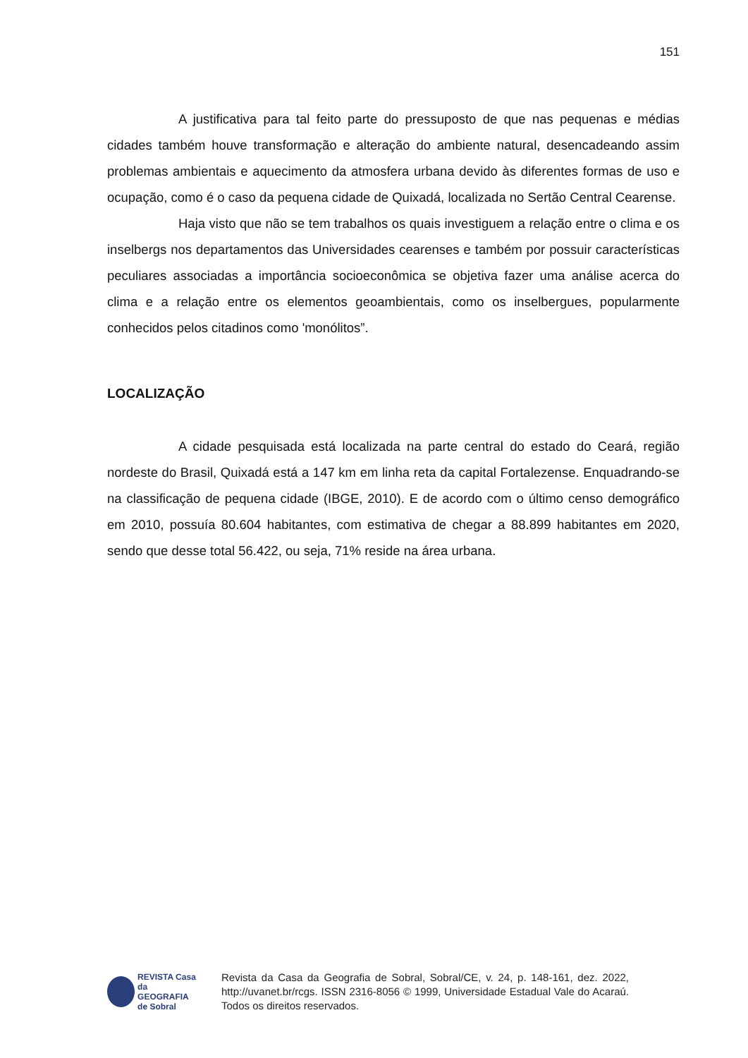151
A justificativa para tal feito parte do pressuposto de que nas pequenas e médias cidades também houve transformação e alteração do ambiente natural, desencadeando assim problemas ambientais e aquecimento da atmosfera urbana devido às diferentes formas de uso e ocupação, como é o caso da pequena cidade de Quixadá, localizada no Sertão Central Cearense.
Haja visto que não se tem trabalhos os quais investiguem a relação entre o clima e os inselbergs nos departamentos das Universidades cearenses e também por possuir características peculiares associadas a importância socioeconômica se objetiva fazer uma análise acerca do clima e a relação entre os elementos geoambientais, como os inselbergues, popularmente conhecidos pelos citadinos como 'monólitos”.
LOCALIZAÇÃO
A cidade pesquisada está localizada na parte central do estado do Ceará, região nordeste do Brasil, Quixadá está a 147 km em linha reta da capital Fortalezense. Enquadrando-se na classificação de pequena cidade (IBGE, 2010). E de acordo com o último censo demográfico em 2010, possuía 80.604 habitantes, com estimativa de chegar a 88.899 habitantes em 2020, sendo que desse total 56.422, ou seja, 71% reside na área urbana.
REVISTA Casa da
GEOGRAFIA
de Sobral
Revista da Casa da Geografia de Sobral, Sobral/CE, v. 24, p. 148-161, dez. 2022, http://uvanet.br/rcgs. ISSN 2316-8056 © 1999, Universidade Estadual Vale do Acaraú. Todos os direitos reservados.